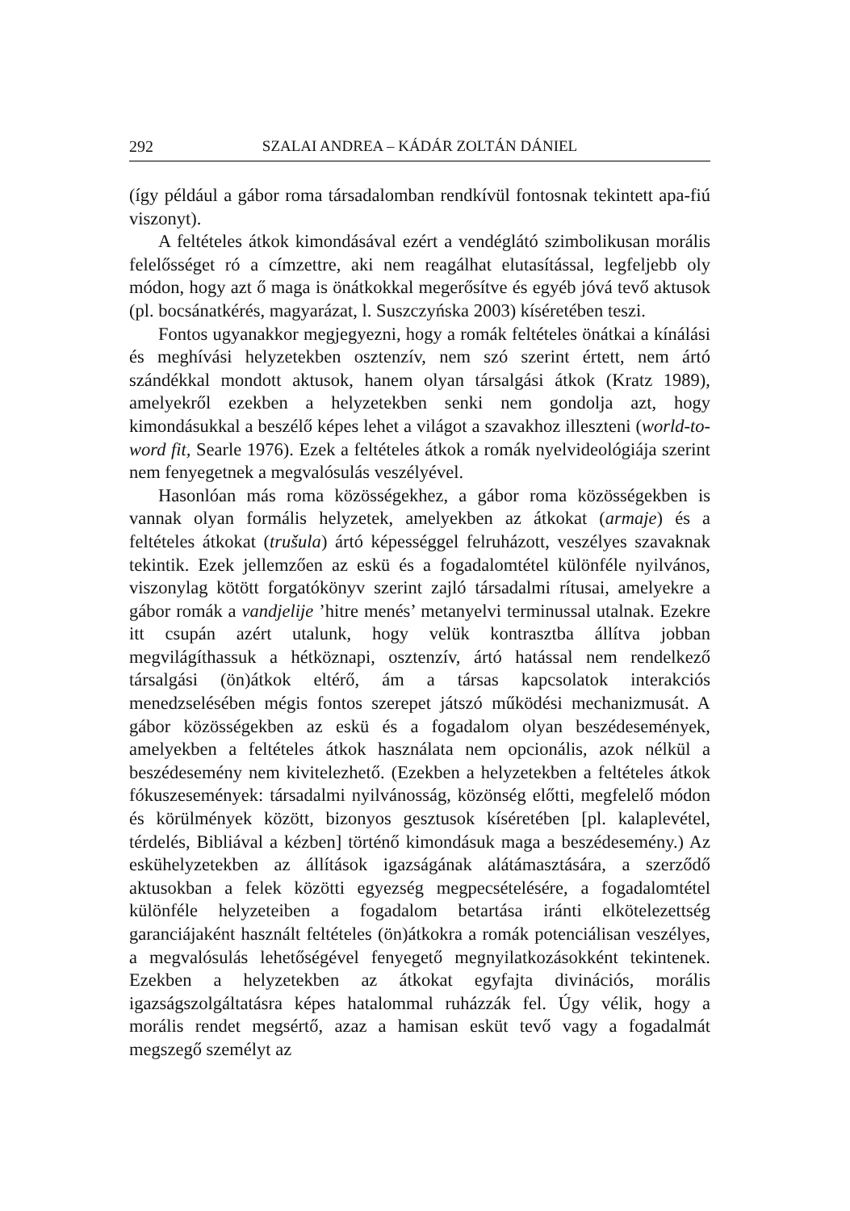292 SZALAI ANDREA – KÁDÁR ZOLTÁN DÁNIEL
(így például a gábor roma társadalomban rendkívül fontosnak tekintett apa-fiú viszonyt).
A feltételes átkok kimondásával ezért a vendéglátó szimbolikusan morális felelősséget ró a címzettre, aki nem reagálhat elutasítással, legfeljebb oly módon, hogy azt ő maga is önátkokkal megerősítve és egyéb jóvá tevő aktusok (pl. bocsánatkérés, magyarázat, l. Suszczyńska 2003) kíséretében teszi.
Fontos ugyanakkor megjegyezni, hogy a romák feltételes önátkai a kínálási és meghívási helyzetekben osztenzív, nem szó szerint értett, nem ártó szándékkal mondott aktusok, hanem olyan társalgási átkok (Kratz 1989), amelyekről ezekben a helyzetekben senki nem gondolja azt, hogy kimondásukkal a beszélő képes lehet a világot a szavakhoz illeszteni (world-to-word fit, Searle 1976). Ezek a feltételes átkok a romák nyelvideológiája szerint nem fenyegetnek a megvalósulás veszélyével.
Hasonlóan más roma közösségekhez, a gábor roma közösségekben is vannak olyan formális helyzetek, amelyekben az átkokat (armaje) és a feltételes átkokat (trušula) ártó képességgel felruházott, veszélyes szavaknak tekintik. Ezek jellemzően az eskü és a fogadalomtétel különféle nyilvános, viszonylag kötött forgatókönyv szerint zajló társadalmi rítusai, amelyekre a gábor romák a vandjelije ’hitre menés’ metanyelvi terminussal utalnak. Ezekre itt csupán azért utalunk, hogy velük kontrasztba állítva jobban megvilágíthassuk a hétköznapi, osztenzív, ártó hatással nem rendelkező társalgási (ön)átkok eltérő, ám a társas kapcsolatok interakciós menedzselésében mégis fontos szerepet játszó működési mechanizmusát. A gábor közösségekben az eskü és a fogadalom olyan beszédesemények, amelyekben a feltételes átkok használata nem opcionális, azok nélkül a beszédesemény nem kivitelezhető. (Ezekben a helyzetekben a feltételes átkok fókuszesemények: társadalmi nyilvánosság, közönség előtti, megfelelő módon és körülmények között, bizonyos gesztusok kíséretében [pl. kalaplevétel, térdelés, Bibliával a kézben] történő kimondásuk maga a beszédesemény.) Az eskühelyzetekben az állítások igazságának alátámasztására, a szerződő aktusokban a felek közötti egyezség megpecsételésére, a fogadalomtétel különféle helyzeteiben a fogadalom betartása iránti elkötelezettség garanciájaként használt feltételes (ön)átkokra a romák potenciálisan veszélyes, a megvalósulás lehetőségével fenyegető megnyilatkozásokként tekintenek. Ezekben a helyzetekben az átkokat egyfajta divinációs, morális igazságszolgáltatásra képes hatalommal ruházzák fel. Úgy vélik, hogy a morális rendet megsértő, azaz a hamisan esküt tevő vagy a fogadalmát megszegő személyt az